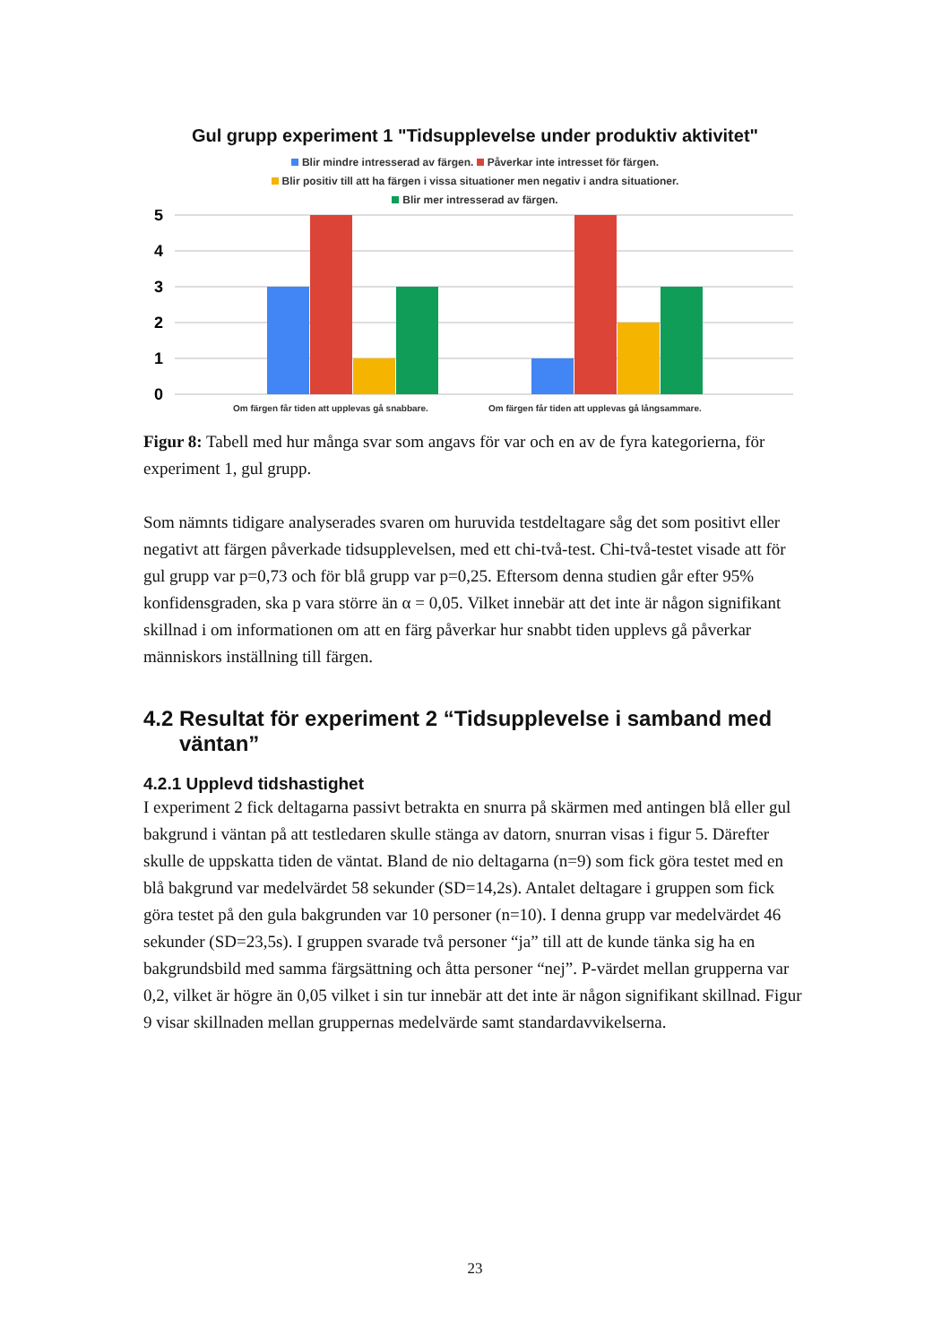Gul grupp experiment 1 "Tidsupplevelse under produktiv aktivitet"
Blir mindre intresserad av färgen. Påverkar inte intresset för färgen.
Blir positiv till att ha färgen i vissa situationer men negativ i andra situationer.
Blir mer intresserad av färgen.
5
4
3
2
1
0
Om färgen får tiden att upplevas gå snabbare.
Om färgen får tiden att upplevas gå långsammare.
Figur 8: Tabell med hur många svar som angavs för var och en av de fyra kategorierna, för experiment 1, gul grupp.
Som nämnts tidigare analyserades svaren om huruvida testdeltagare såg det som positivt eller negativt att färgen påverkade tidsupplevelsen, med ett chi-två-test. Chi-två-testet visade att för gul grupp var p=0,73 och för blå grupp var p=0,25. Eftersom denna studien går efter 95% konfidensgraden, ska p vara större än α = 0,05. Vilket innebär att det inte är någon signifikant skillnad i om informationen om att en färg påverkar hur snabbt tiden upplevs gå påverkar människors inställning till färgen.
4.2 Resultat för experiment 2 “Tidsupplevelse i samband med
väntan”
4.2.1 Upplevd tidshastighet
I experiment 2 fick deltagarna passivt betrakta en snurra på skärmen med antingen blå eller gul bakgrund i väntan på att testledaren skulle stänga av datorn, snurran visas i figur 5. Därefter skulle de uppskatta tiden de väntat. Bland de nio deltagarna (n=9) som fick göra testet med en blå bakgrund var medelvärdet 58 sekunder (SD=14,2s). Antalet deltagare i gruppen som fick göra testet på den gula bakgrunden var 10 personer (n=10). I denna grupp var medelvärdet 46 sekunder (SD=23,5s). I gruppen svarade två personer “ja” till att de kunde tänka sig ha en bakgrundsbild med samma färgsättning och åtta personer “nej”. P-värdet mellan grupperna var 0,2, vilket är högre än 0,05 vilket i sin tur innebär att det inte är någon signifikant skillnad. Figur 9 visar skillnaden mellan gruppernas medelvärde samt standardavvikelserna.
23